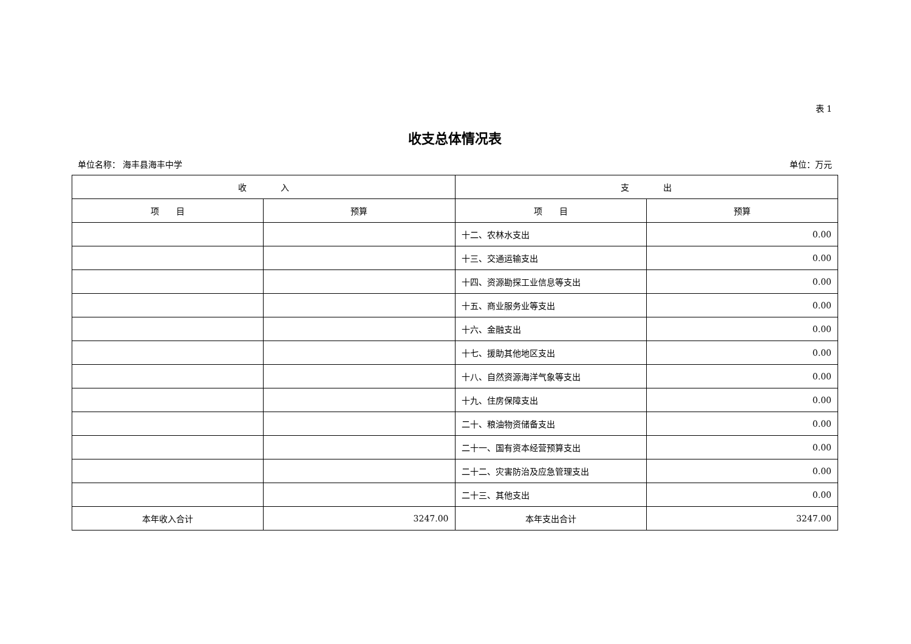表 1
收支总体情况表
单位名称： 海丰县海丰中学 单位：万元
| 收 入 | | 支 出 | |
| --- | --- | --- | --- |
| 项 目 | 预算 | 项 目 | 预算 |
| | | 十二、农林水支出 | 0.00 |
| | | 十三、交通运输支出 | 0.00 |
| | | 十四、资源勘探工业信息等支出 | 0.00 |
| | | 十五、商业服务业等支出 | 0.00 |
| | | 十六、金融支出 | 0.00 |
| | | 十七、援助其他地区支出 | 0.00 |
| | | 十八、自然资源海洋气象等支出 | 0.00 |
| | | 十九、住房保障支出 | 0.00 |
| | | 二十、粮油物资储备支出 | 0.00 |
| | | 二十一、国有资本经营预算支出 | 0.00 |
| | | 二十二、灾害防治及应急管理支出 | 0.00 |
| | | 二十三、其他支出 | 0.00 |
| 本年收入合计 | 3247.00 | 本年支出合计 | 3247.00 |